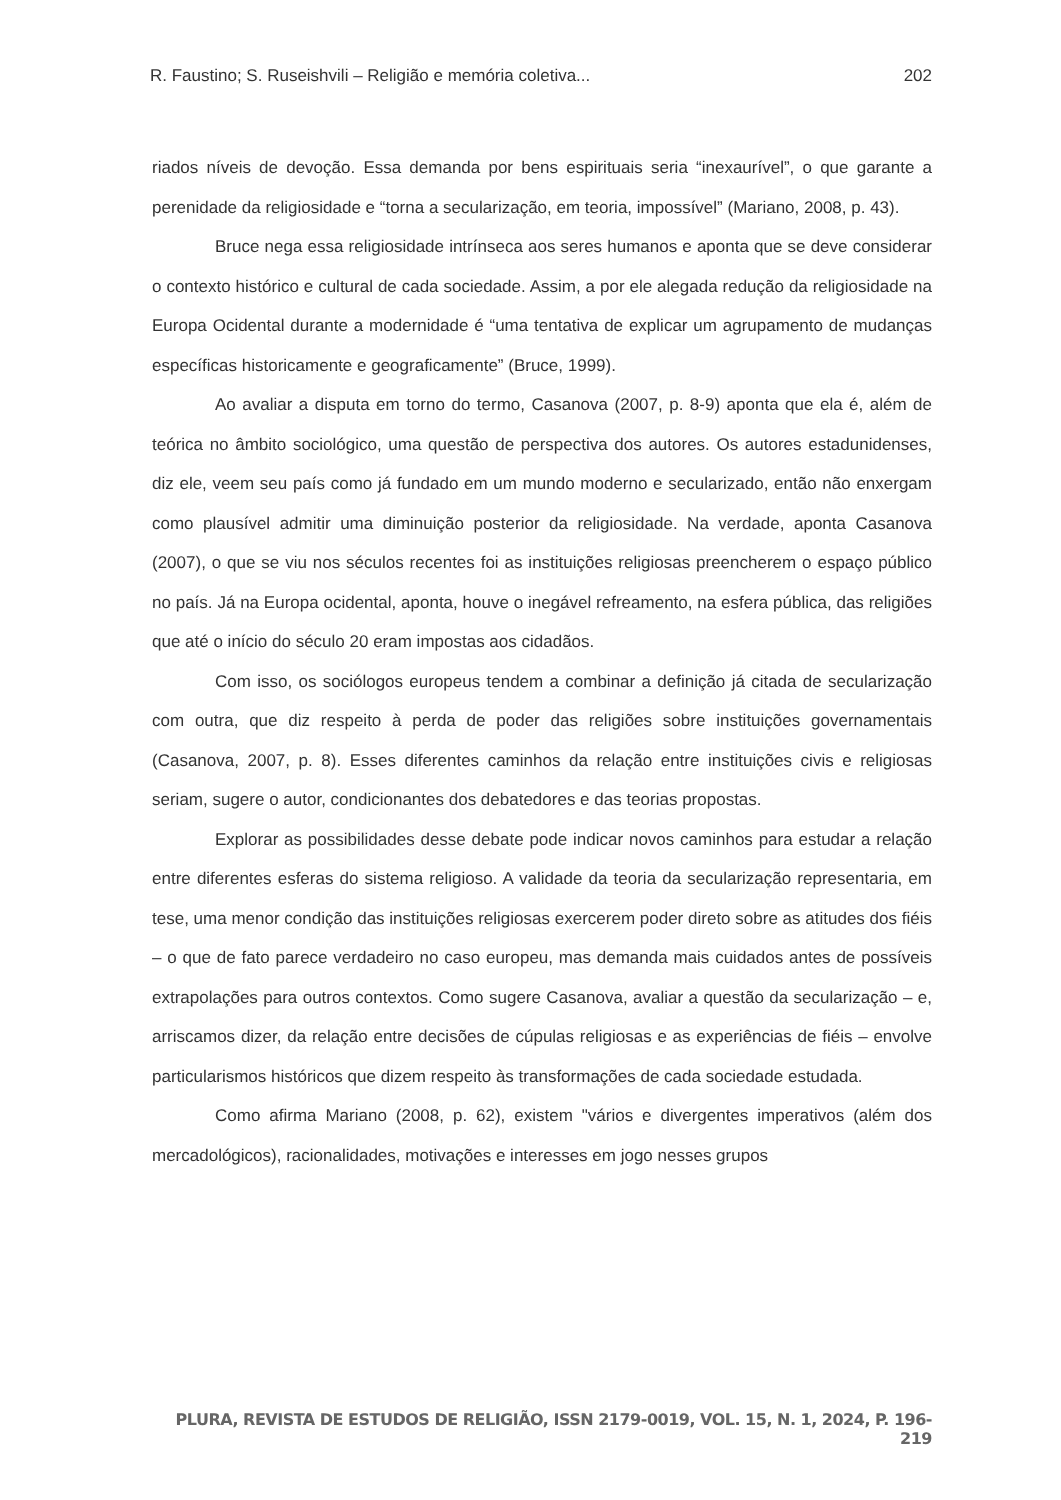R. Faustino; S. Ruseishvili – Religião e memória coletiva... 202
riados níveis de devoção. Essa demanda por bens espirituais seria “inexaurível”, o que garante a perenidade da religiosidade e “torna a secularização, em teoria, impossível” (Mariano, 2008, p. 43).
Bruce nega essa religiosidade intrínseca aos seres humanos e aponta que se deve considerar o contexto histórico e cultural de cada sociedade. Assim, a por ele alegada redução da religiosidade na Europa Ocidental durante a modernidade é “uma tentativa de explicar um agrupamento de mudanças específicas historicamente e geograficamente” (Bruce, 1999).
Ao avaliar a disputa em torno do termo, Casanova (2007, p. 8-9) aponta que ela é, além de teórica no âmbito sociológico, uma questão de perspectiva dos autores. Os autores estadunidenses, diz ele, veem seu país como já fundado em um mundo moderno e secularizado, então não enxergam como plausível admitir uma diminuição posterior da religiosidade. Na verdade, aponta Casanova (2007), o que se viu nos séculos recentes foi as instituições religiosas preencherem o espaço público no país. Já na Europa ocidental, aponta, houve o inegável refreamento, na esfera pública, das religiões que até o início do século 20 eram impostas aos cidadãos.
Com isso, os sociólogos europeus tendem a combinar a definição já citada de secularização com outra, que diz respeito à perda de poder das religiões sobre instituições governamentais (Casanova, 2007, p. 8). Esses diferentes caminhos da relação entre instituições civis e religiosas seriam, sugere o autor, condicionantes dos debatedores e das teorias propostas.
Explorar as possibilidades desse debate pode indicar novos caminhos para estudar a relação entre diferentes esferas do sistema religioso. A validade da teoria da secularização representaria, em tese, uma menor condição das instituições religiosas exercerem poder direto sobre as atitudes dos fiéis – o que de fato parece verdadeiro no caso europeu, mas demanda mais cuidados antes de possíveis extrapolações para outros contextos. Como sugere Casanova, avaliar a questão da secularização – e, arriscamos dizer, da relação entre decisões de cúpulas religiosas e as experiências de fiéis – envolve particularismos históricos que dizem respeito às transformações de cada sociedade estudada.
Como afirma Mariano (2008, p. 62), existem "vários e divergentes imperativos (além dos mercadológicos), racionalidades, motivações e interesses em jogo nesses grupos
PLURA, REVISTA DE ESTUDOS DE RELIGIÃO, ISSN 2179-0019, VOL. 15, N. 1, 2024, P. 196-219